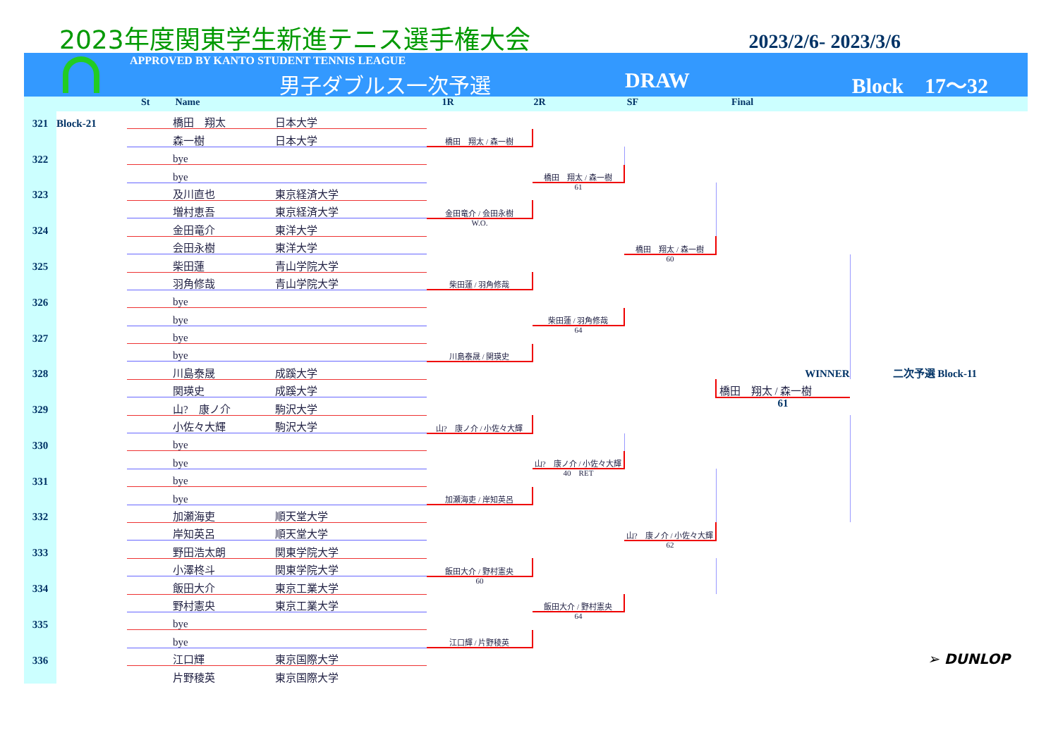2023年度関東学生新進テニス選手権大会
2023/2/6- 2023/3/6
APPROVED BY KANTO STUDENT TENNIS LEAGUE
男子ダブルス一次予選 DRAW Block　17～32
St Name 1R 2R SF Final
| 321 | Block-21 | | 橋田 翔太 | 日本大学 | | | | | |
| | | | 森一樹 | 日本大学 | 橋田 翔太 / 森一樹 | | | | |
| 322 | | | bye | | | | | | |
| | | | bye | | | 橋田 翔太 / 森一樹 | | | |
| 323 | | | 及川直也 | 東京経済大学 | | 61 | | | |
| | | | 増村恵吾 | 東京経済大学 | 金田竜介 / 会田永樹 | | | | |
| 324 | | | 金田竜介 | 東洋大学 | W.O. | | | | |
| | | | 会田永樹 | 東洋大学 | | | 橋田 翔太 / 森一樹 | | |
| 325 | | | 柴田蓮 | 青山学院大学 | | | 60 | | |
| | | | 羽角修哉 | 青山学院大学 | 柴田蓮 / 羽角修哉 | | | | |
| 326 | | | bye | | | | | | |
| | | | bye | | | 柴田蓮 / 羽角修哉 | | | |
| 327 | | | bye | | | 64 | | | |
| | | | bye | | 川島泰晟 / 関瑛史 | | | | |
| 328 | | | 川島泰晟 | 成蹊大学 | | | | WINNER | 二次予選 Block-11 |
| | | | 関瑛史 | 成蹊大学 | | | | 橋田 翔太 / 森一樹 | |
| 329 | | | 山? 康ノ介 | 駒沢大学 | | | | 61 | |
| | | | 小佐々大輝 | 駒沢大学 | 山? 康ノ介 / 小佐々大輝 | | | | |
| 330 | | | bye | | | | | | |
| | | | bye | | | 山? 康ノ介 / 小佐々大輝 | | | |
| 331 | | | bye | | | 40 RET | | | |
| | | | bye | | 加瀬海吏 / 岸知英呂 | | | | |
| 332 | | | 加瀬海吏 | 順天堂大学 | | | | | |
| | | | 岸知英呂 | 順天堂大学 | | | 山? 康ノ介 / 小佐々大輝 | | |
| 333 | | | 野田浩太朗 | 関東学院大学 | | | 62 | | |
| | | | 小澤柊斗 | 関東学院大学 | 飯田大介 / 野村憲央 | | | | |
| 334 | | | 飯田大介 | 東京工業大学 | 60 | | | | |
| | | | 野村憲央 | 東京工業大学 | | 飯田大介 / 野村憲央 | | | |
| 335 | | | bye | | | 64 | | | |
| | | | bye | | 江口輝 / 片野稜英 | | | | |
| 336 | | | 江口輝 | 東京国際大学 | | | | | ➢ DUNLOP |
| | | | 片野稜英 | 東京国際大学 | | | | | |